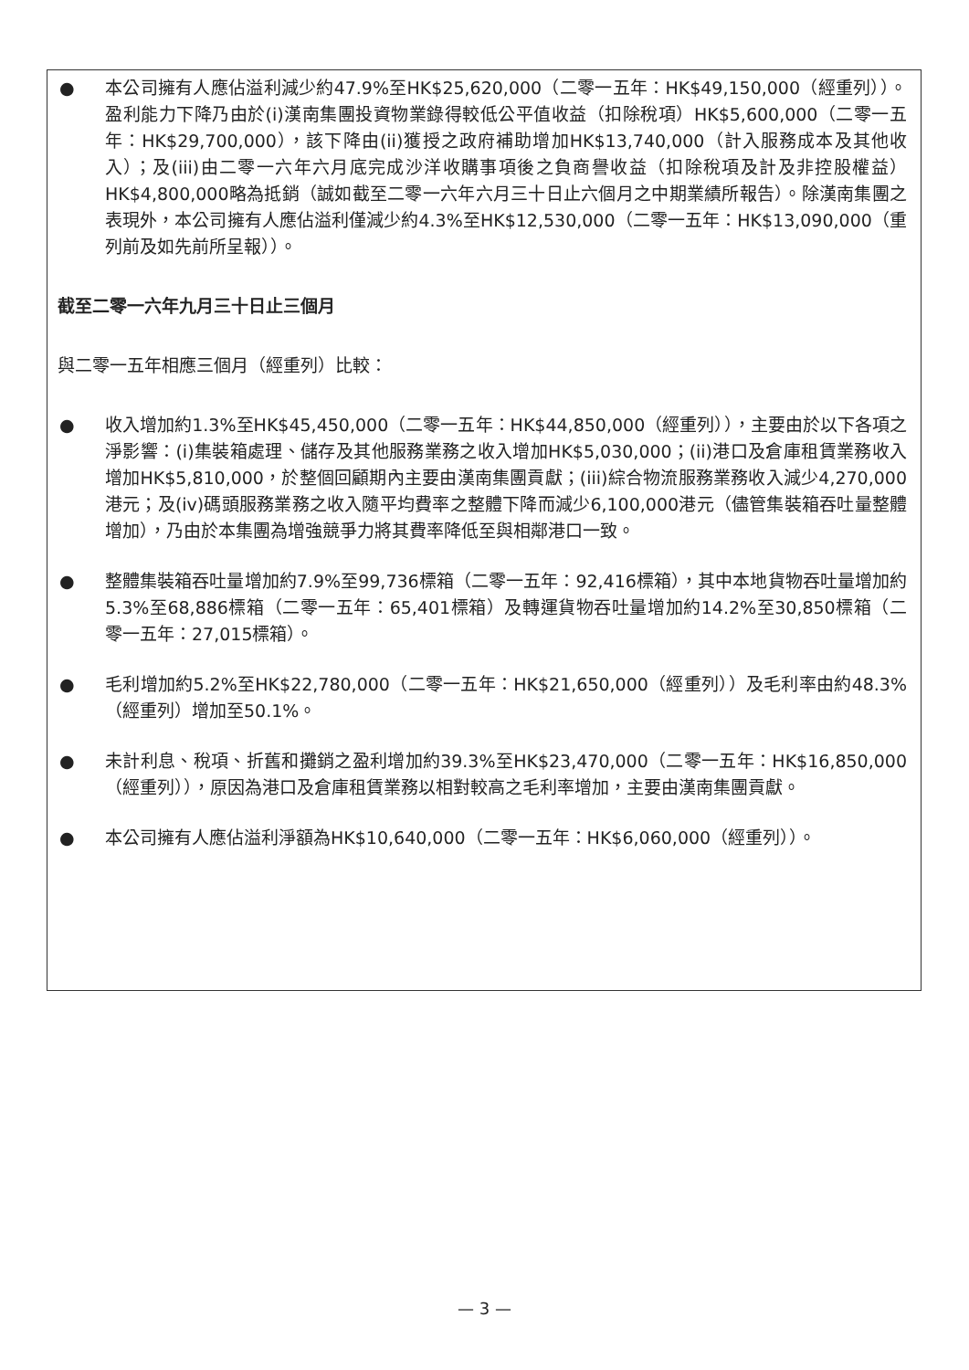● 本公司擁有人應佔溢利減少約47.9%至HK$25,620,000（二零一五年：HK$49,150,000（經重列））。盈利能力下降乃由於(i)漢南集團投資物業錄得較低公平值收益（扣除稅項）HK$5,600,000（二零一五年：HK$29,700,000），該下降由(ii)獲授之政府補助增加HK$13,740,000（計入服務成本及其他收入）；及(iii)由二零一六年六月底完成沙洋收購事項後之負商譽收益（扣除稅項及計及非控股權益）HK$4,800,000略為抵銷（誠如截至二零一六年六月三十日止六個月之中期業績所報告）。除漢南集團之表現外，本公司擁有人應佔溢利僅減少約4.3%至HK$12,530,000（二零一五年：HK$13,090,000（重列前及如先前所呈報））。
截至二零一六年九月三十日止三個月
與二零一五年相應三個月（經重列）比較：
● 收入增加約1.3%至HK$45,450,000（二零一五年：HK$44,850,000（經重列）），主要由於以下各項之淨影響：(i)集裝箱處理、儲存及其他服務業務之收入增加HK$5,030,000；(ii)港口及倉庫租賃業務收入增加HK$5,810,000，於整個回顧期內主要由漢南集團貢獻；(iii)綜合物流服務業務收入減少4,270,000港元；及(iv)碼頭服務業務之收入隨平均費率之整體下降而減少6,100,000港元（儘管集裝箱吞吐量整體增加），乃由於本集團為增強競爭力將其費率降低至與相鄰港口一致。
● 整體集裝箱吞吐量增加約7.9%至99,736標箱（二零一五年：92,416標箱），其中本地貨物吞吐量增加約5.3%至68,886標箱（二零一五年：65,401標箱）及轉運貨物吞吐量增加約14.2%至30,850標箱（二零一五年：27,015標箱）。
● 毛利增加約5.2%至HK$22,780,000（二零一五年：HK$21,650,000（經重列））及毛利率由約48.3%（經重列）增加至50.1%。
● 未計利息、稅項、折舊和攤銷之盈利增加約39.3%至HK$23,470,000（二零一五年：HK$16,850,000（經重列）），原因為港口及倉庫租賃業務以相對較高之毛利率增加，主要由漢南集團貢獻。
● 本公司擁有人應佔溢利淨額為HK$10,640,000（二零一五年：HK$6,060,000（經重列））。
— 3 —